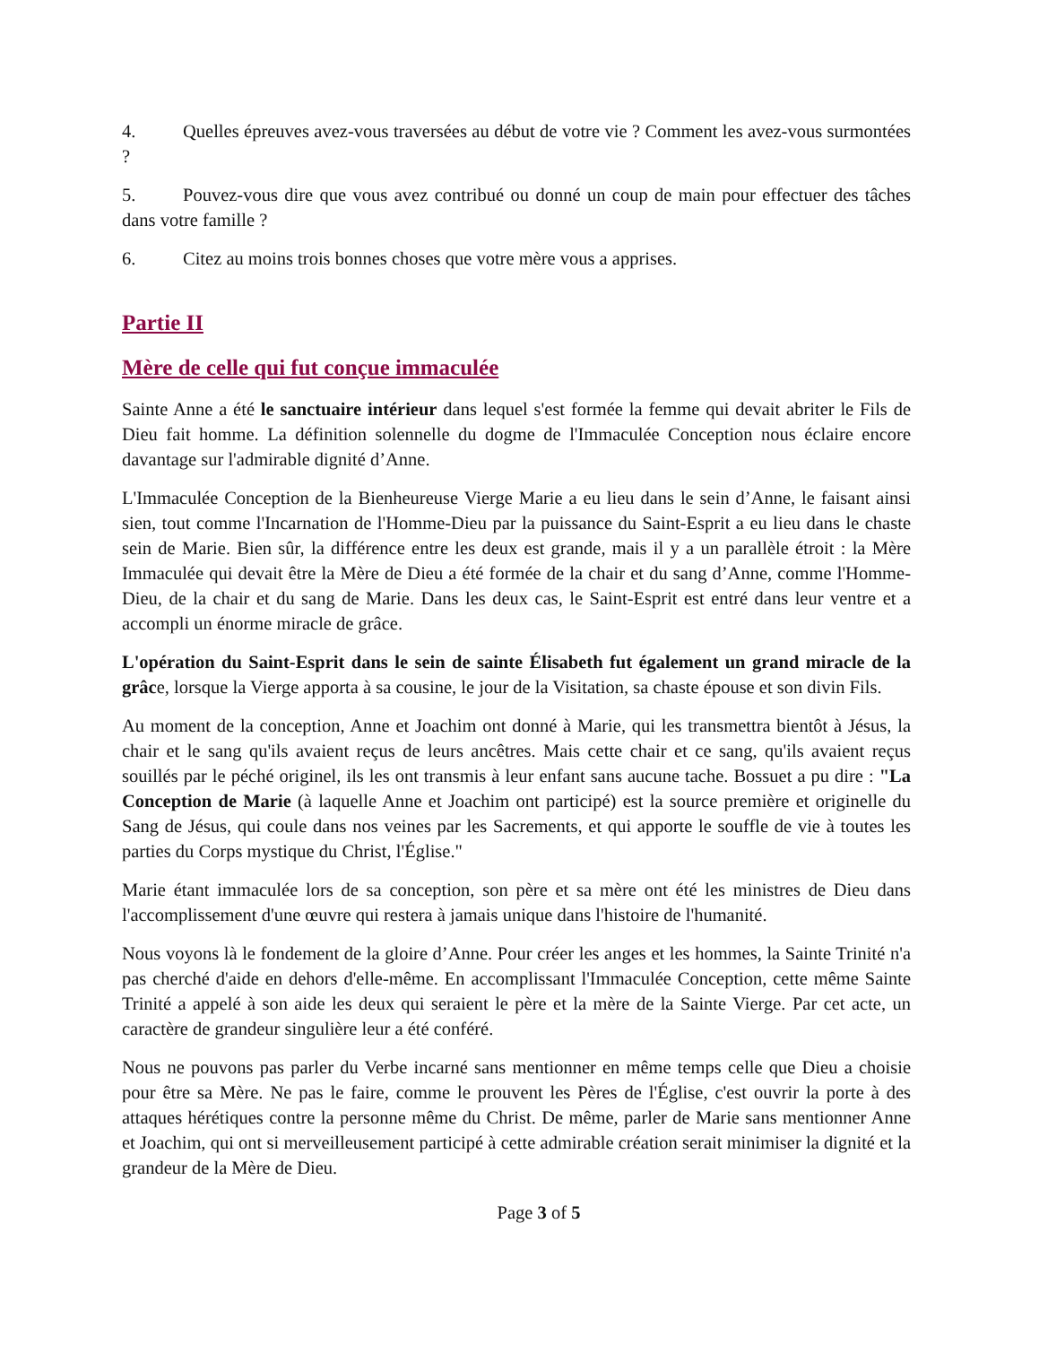4. Quelles épreuves avez-vous traversées au début de votre vie ? Comment les avez-vous surmontées ?
5. Pouvez-vous dire que vous avez contribué ou donné un coup de main pour effectuer des tâches dans votre famille ?
6. Citez au moins trois bonnes choses que votre mère vous a apprises.
Partie II
Mère de celle qui fut conçue immaculée
Sainte Anne a été le sanctuaire intérieur dans lequel s'est formée la femme qui devait abriter le Fils de Dieu fait homme. La définition solennelle du dogme de l'Immaculée Conception nous éclaire encore davantage sur l'admirable dignité d’Anne.
L'Immaculée Conception de la Bienheureuse Vierge Marie a eu lieu dans le sein d’Anne, le faisant ainsi sien, tout comme l'Incarnation de l'Homme-Dieu par la puissance du Saint-Esprit a eu lieu dans le chaste sein de Marie. Bien sûr, la différence entre les deux est grande, mais il y a un parallèle étroit : la Mère Immaculée qui devait être la Mère de Dieu a été formée de la chair et du sang d’Anne, comme l'Homme-Dieu, de la chair et du sang de Marie. Dans les deux cas, le Saint-Esprit est entré dans leur ventre et a accompli un énorme miracle de grâce.
L'opération du Saint-Esprit dans le sein de sainte Élisabeth fut également un grand miracle de la grâce, lorsque la Vierge apporta à sa cousine, le jour de la Visitation, sa chaste épouse et son divin Fils.
Au moment de la conception, Anne et Joachim ont donné à Marie, qui les transmettra bientôt à Jésus, la chair et le sang qu'ils avaient reçus de leurs ancêtres. Mais cette chair et ce sang, qu'ils avaient reçus souillés par le péché originel, ils les ont transmis à leur enfant sans aucune tache. Bossuet a pu dire : "La Conception de Marie (à laquelle Anne et Joachim ont participé) est la source première et originelle du Sang de Jésus, qui coule dans nos veines par les Sacrements, et qui apporte le souffle de vie à toutes les parties du Corps mystique du Christ, l'Église."
Marie étant immaculée lors de sa conception, son père et sa mère ont été les ministres de Dieu dans l'accomplissement d'une œuvre qui restera à jamais unique dans l'histoire de l'humanité.
Nous voyons là le fondement de la gloire d’Anne. Pour créer les anges et les hommes, la Sainte Trinité n'a pas cherché d'aide en dehors d'elle-même. En accomplissant l'Immaculée Conception, cette même Sainte Trinité a appelé à son aide les deux qui seraient le père et la mère de la Sainte Vierge. Par cet acte, un caractère de grandeur singulière leur a été conféré.
Nous ne pouvons pas parler du Verbe incarné sans mentionner en même temps celle que Dieu a choisie pour être sa Mère. Ne pas le faire, comme le prouvent les Pères de l'Église, c'est ouvrir la porte à des attaques hérétiques contre la personne même du Christ. De même, parler de Marie sans mentionner Anne et Joachim, qui ont si merveilleusement participé à cette admirable création serait minimiser la dignité et la grandeur de la Mère de Dieu.
Page 3 of 5